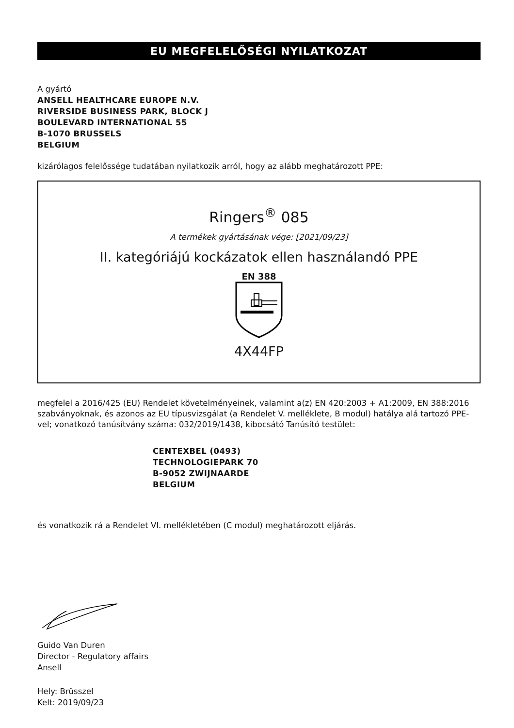EU MEGFELELŐSÉGI NYILATKOZAT
A gyártó
ANSELL HEALTHCARE EUROPE N.V.
RIVERSIDE BUSINESS PARK, BLOCK J
BOULEVARD INTERNATIONAL 55
B-1070 BRUSSELS
BELGIUM
kizárólagos felelőssége tudatában nyilatkozik arról, hogy az alább meghatározott PPE:
Ringers<sup>®</sup> 085
A termékek gyártásának vége: [2021/09/23]
II. kategóriájú kockázatok ellen használandó PPE
EN 388
4X44FP
megfelel a 2016/425 (EU) Rendelet követelményeinek, valamint a(z) EN 420:2003 + A1:2009, EN 388:2016 szabványoknak, és azonos az EU típusvizsgálat (a Rendelet V. melléklete, B modul) hatálya alá tartozó PPE-vel; vonatkozó tanúsítvány száma: 032/2019/1438, kibocsátó Tanúsító testület:
CENTEXBEL (0493)
TECHNOLOGIEPARK 70
B-9052 ZWIJNAARDE
BELGIUM
és vonatkozik rá a Rendelet VI. mellékletében (C modul) meghatározott eljárás.
Guido Van Duren
Director - Regulatory affairs
Ansell
Hely: Brüsszel
Kelt: 2019/09/23